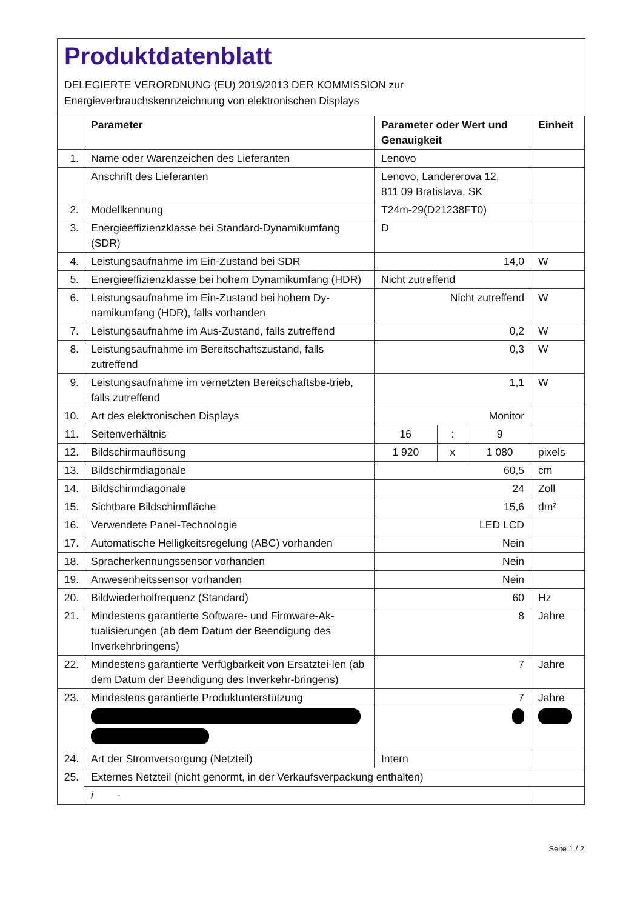Produktdatenblatt
DELEGIERTE VERORDNUNG (EU) 2019/2013 DER KOMMISSION zur
Energieverbrauchskennzeichnung von elektronischen Displays
| | Parameter | Parameter oder Wert und Genauigkeit | | | Einheit |
| --- | --- | --- | --- | --- | --- |
| 1. | Name oder Warenzeichen des Lieferanten | Lenovo | | | |
| | Anschrift des Lieferanten | Lenovo, Landererova 12, 811 09 Bratislava, SK | | | |
| 2. | Modellkennung | T24m-29(D21238FT0) | | | |
| 3. | Energieeffizienzklasse bei Standard-Dynamikumfang (SDR) | D | | | |
| 4. | Leistungsaufnahme im Ein-Zustand bei SDR | 14,0 | | | W |
| 5. | Energieeffizienzklasse bei hohem Dynamikumfang (HDR) | Nicht zutreffend | | | |
| 6. | Leistungsaufnahme im Ein-Zustand bei hohem Dy-namikumfang (HDR), falls vorhanden | Nicht zutreffend | | | W |
| 7. | Leistungsaufnahme im Aus-Zustand, falls zutreffend | 0,2 | | | W |
| 8. | Leistungsaufnahme im Bereitschaftszustand, falls zutreffend | 0,3 | | | W |
| 9. | Leistungsaufnahme im vernetzten Bereitschaftsbe-trieb, falls zutreffend | 1,1 | | | W |
| 10. | Art des elektronischen Displays | Monitor | | | |
| 11. | Seitenverhältnis | 16 | : | 9 | |
| 12. | Bildschirmauflösung | 1 920 | x | 1 080 | pixels |
| 13. | Bildschirmdiagonale | 60,5 | | | cm |
| 14. | Bildschirmdiagonale | 24 | | | Zoll |
| 15. | Sichtbare Bildschirmfläche | 15,6 | | | dm² |
| 16. | Verwendete Panel-Technologie | LED LCD | | | |
| 17. | Automatische Helligkeitsregelung (ABC) vorhanden | Nein | | | |
| 18. | Spracherkennungssensor vorhanden | Nein | | | |
| 19. | Anwesenheitssensor vorhanden | Nein | | | |
| 20. | Bildwiederholfrequenz (Standard) | 60 | | | Hz |
| 21. | Mindestens garantierte Software- und Firmware-Ak-tualisierungen (ab dem Datum der Beendigung des Inverkehrbringens) | 8 | | | Jahre |
| 22. | Mindestens garantierte Verfügbarkeit von Ersatztei-len (ab dem Datum der Beendigung des Inverkehr-bringens) | 7 | | | Jahre |
| 23. | Mindestens garantierte Produktunterstützung | 7 | | | Jahre |
| 24. | Art der Stromversorgung (Netzteil) | Intern | | | |
| 25. | Externes Netzteil (nicht genormt, in der Verkaufsverpackung enthalten) | | | | |
| | i - | | | | |
Seite 1 / 2